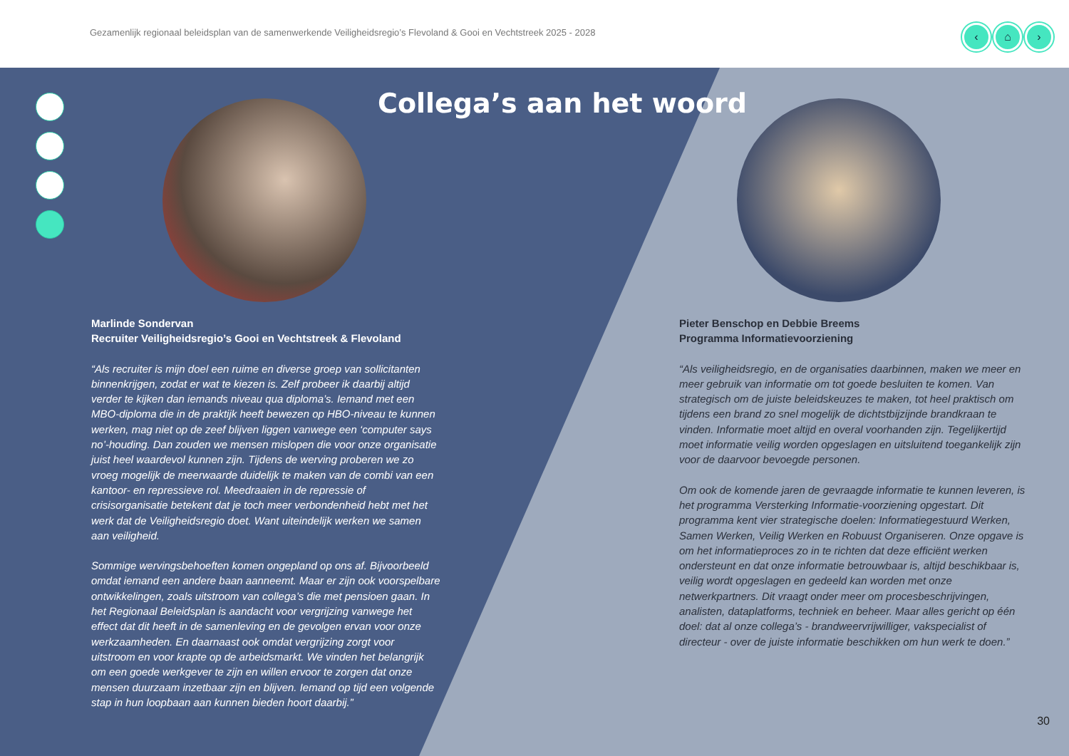Gezamenlijk regionaal beleidsplan van de samenwerkende Veiligheidsregio’s Flevoland & Gooi en Vechtstreek 2025 - 2028
‹ ⌂ ›
Collega’s aan het woord
Marlinde Sondervan
Recruiter Veiligheidsregio’s Gooi en Vechtstreek & Flevoland
“Als recruiter is mijn doel een ruime en diverse groep van sollicitanten binnenkrijgen, zodat er wat te kiezen is. Zelf probeer ik daarbij altijd verder te kijken dan iemands niveau qua diploma’s. Iemand met een MBO-diploma die in de praktijk heeft bewezen op HBO-niveau te kunnen werken, mag niet op de zeef blijven liggen vanwege een ‘computer says no’-houding. Dan zouden we mensen mislopen die voor onze organisatie juist heel waardevol kunnen zijn. Tijdens de werving proberen we zo vroeg mogelijk de meerwaarde duidelijk te maken van de combi van een kantoor- en repressieve rol. Meedraaien in de repressie of crisisorganisatie betekent dat je toch meer verbondenheid hebt met het werk dat de Veiligheidsregio doet. Want uiteindelijk werken we samen aan veiligheid.
Sommige wervingsbehoeften komen ongepland op ons af. Bijvoorbeeld omdat iemand een andere baan aanneemt. Maar er zijn ook voorspelbare ontwikkelingen, zoals uitstroom van collega’s die met pensioen gaan. In het Regionaal Beleidsplan is aandacht voor vergrijzing vanwege het effect dat dit heeft in de samenleving en de gevolgen ervan voor onze werkzaamheden. En daarnaast ook omdat vergrijzing zorgt voor uitstroom en voor krapte op de arbeidsmarkt. We vinden het belangrijk om een goede werkgever te zijn en willen ervoor te zorgen dat onze mensen duurzaam inzetbaar zijn en blijven. Iemand op tijd een volgende stap in hun loopbaan aan kunnen bieden hoort daarbij.”
Pieter Benschop en Debbie Breems
Programma Informatievoorziening
“Als veiligheidsregio, en de organisaties daarbinnen, maken we meer en meer gebruik van informatie om tot goede besluiten te komen. Van strategisch om de juiste beleidskeuzes te maken, tot heel praktisch om tijdens een brand zo snel mogelijk de dichtstbijzijnde brandkraan te vinden. Informatie moet altijd en overal voorhanden zijn. Tegelijkertijd moet informatie veilig worden opgeslagen en uitsluitend toegankelijk zijn voor de daarvoor bevoegde personen.
Om ook de komende jaren de gevraagde informatie te kunnen leveren, is het programma Versterking Informatie-voorziening opgestart. Dit programma kent vier strategische doelen: Informatiegestuurd Werken, Samen Werken, Veilig Werken en Robuust Organiseren. Onze opgave is om het informatieproces zo in te richten dat deze efficiënt werken ondersteunt en dat onze informatie betrouwbaar is, altijd beschikbaar is, veilig wordt opgeslagen en gedeeld kan worden met onze netwerkpartners. Dit vraagt onder meer om procesbeschrijvingen, analisten, dataplatforms, techniek en beheer. Maar alles gericht op één doel: dat al onze collega’s - brandweervrijwilliger, vakspecialist of directeur - over de juiste informatie beschikken om hun werk te doen.”
30